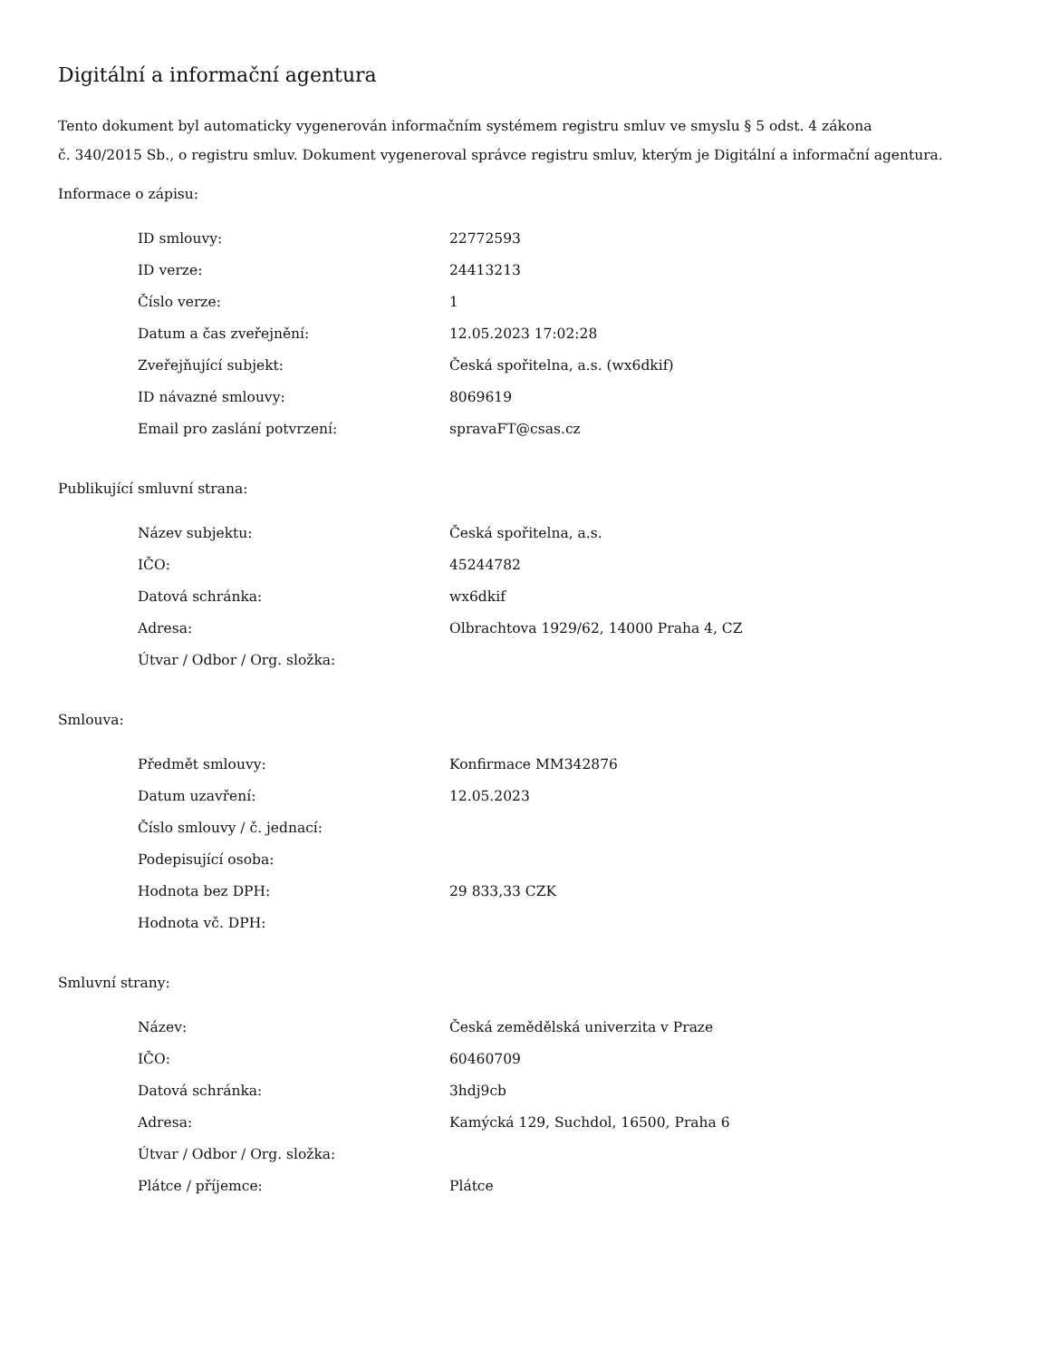Digitální a informační agentura
Tento dokument byl automaticky vygenerován informačním systémem registru smluv ve smyslu § 5 odst. 4 zákona
č. 340/2015 Sb., o registru smluv. Dokument vygeneroval správce registru smluv, kterým je Digitální a informační agentura.
Informace o zápisu:
| ID smlouvy: | 22772593 |
| ID verze: | 24413213 |
| Číslo verze: | 1 |
| Datum a čas zveřejnění: | 12.05.2023 17:02:28 |
| Zveřejňující subjekt: | Česká spořitelna, a.s. (wx6dkif) |
| ID návazné smlouvy: | 8069619 |
| Email pro zaslání potvrzení: | spravaFT@csas.cz |
Publikující smluvní strana:
| Název subjektu: | Česká spořitelna, a.s. |
| IČO: | 45244782 |
| Datová schránka: | wx6dkif |
| Adresa: | Olbrachtova 1929/62, 14000 Praha 4, CZ |
| Útvar / Odbor / Org. složka: | |
Smlouva:
| Předmět smlouvy: | Konfirmace MM342876 |
| Datum uzavření: | 12.05.2023 |
| Číslo smlouvy / č. jednací: | |
| Podepisující osoba: | |
| Hodnota bez DPH: | 29 833,33 CZK |
| Hodnota vč. DPH: | |
Smluvní strany:
| Název: | Česká zemědělská univerzita v Praze |
| IČO: | 60460709 |
| Datová schránka: | 3hdj9cb |
| Adresa: | Kamýcká 129, Suchdol, 16500, Praha 6 |
| Útvar / Odbor / Org. složka: | |
| Plátce / příjemce: | Plátce |